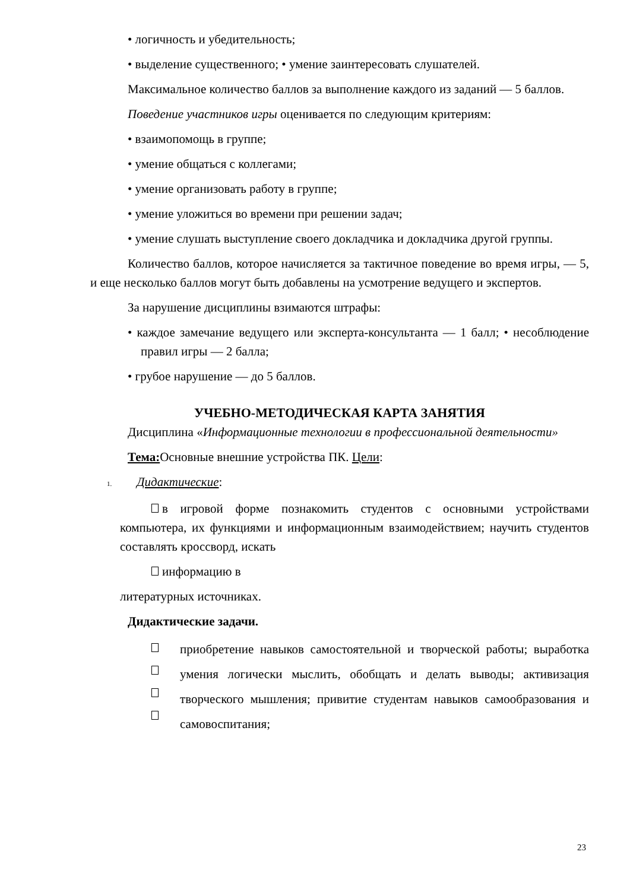• логичность и убедительность;
• выделение существенного; • умение заинтересовать слушателей.
Максимальное количество баллов за выполнение каждого из заданий — 5 баллов.
Поведение участников игры оценивается по следующим критериям:
• взаимопомощь в группе;
• умение общаться с коллегами;
• умение организовать работу в группе;
• умение уложиться во времени при решении задач;
• умение слушать выступление своего докладчика и докладчика другой группы.
Количество баллов, которое начисляется за тактичное поведение во время игры, — 5, и еще несколько баллов могут быть добавлены на усмотрение ведущего и экспертов.
За нарушение дисциплины взимаются штрафы:
• каждое замечание ведущего или эксперта-консультанта — 1 балл; • несоблюдение правил игры — 2 балла;
• грубое нарушение — до 5 баллов.
УЧЕБНО-МЕТОДИЧЕСКАЯ КАРТА ЗАНЯТИЯ
Дисциплина «Информационные технологии в профессиональной деятельности»
Тема: Основные внешние устройства ПК. Цели:
1. Дидактические:
в игровой форме познакомить студентов с основными устройствами компьютера, их функциями и информационным взаимодействием; научить студентов составлять кроссворд, искать
информацию в
литературных источниках.
Дидактические задачи.
приобретение навыков самостоятельной и творческой работы; выработка умения логически мыслить, обобщать и делать выводы; активизация творческого мышления; привитие студентам навыков самообразования и самовоспитания;
23